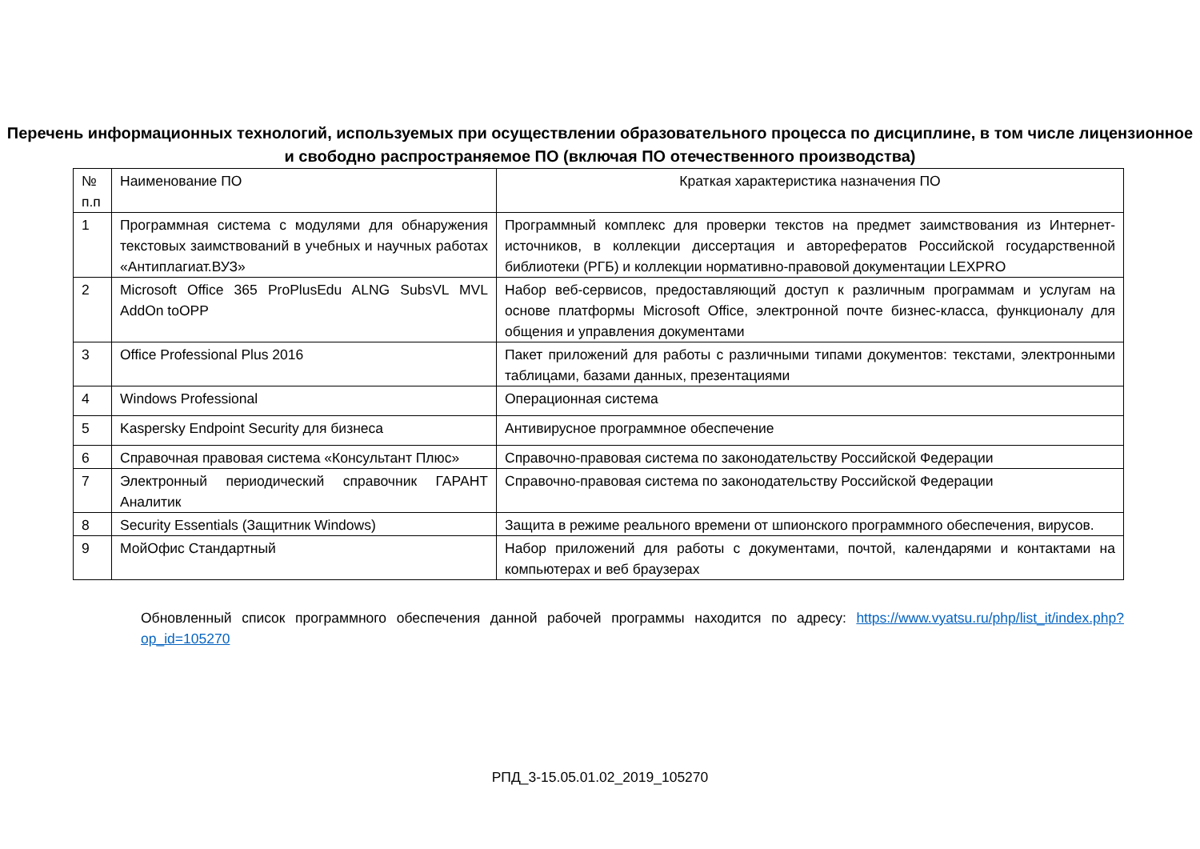Перечень информационных технологий, используемых при осуществлении образовательного процесса по дисциплине, в том числе лицензионное и свободно распространяемое ПО (включая ПО отечественного производства)
| № п.п | Наименование ПО | Краткая характеристика назначения ПО |
| 1 | Программная система с модулями для обнаружения текстовых заимствований в учебных и научных работах «Антиплагиат.ВУЗ» | Программный комплекс для проверки текстов на предмет заимствования из Интернет-источников, в коллекции диссертация и авторефератов Российской государственной библиотеки (РГБ) и коллекции нормативно-правовой документации LEXPRO |
| 2 | Microsoft Office 365 ProPlusEdu ALNG SubsVL MVL AddOn toOPP | Набор веб-сервисов, предоставляющий доступ к различным программам и услугам на основе платформы Microsoft Office, электронной почте бизнес-класса, функционалу для общения и управления документами |
| 3 | Office Professional Plus 2016 | Пакет приложений для работы с различными типами документов: текстами, электронными таблицами, базами данных, презентациями |
| 4 | Windows Professional | Операционная система |
| 5 | Kaspersky Endpoint Security для бизнеса | Антивирусное программное обеспечение |
| 6 | Справочная правовая система «Консультант Плюс» | Справочно-правовая система по законодательству Российской Федерации |
| 7 | Электронный периодический справочник ГАРАНТ Аналитик | Справочно-правовая система по законодательству Российской Федерации |
| 8 | Security Essentials (Защитник Windows) | Защита в режиме реального времени от шпионского программного обеспечения, вирусов. |
| 9 | МойОфис Стандартный | Набор приложений для работы с документами, почтой, календарями и контактами на компьютерах и веб браузерах |
Обновленный список программного обеспечения данной рабочей программы находится по адресу: https://www.vyatsu.ru/php/list_it/index.php?op_id=105270
РПД_3-15.05.01.02_2019_105270